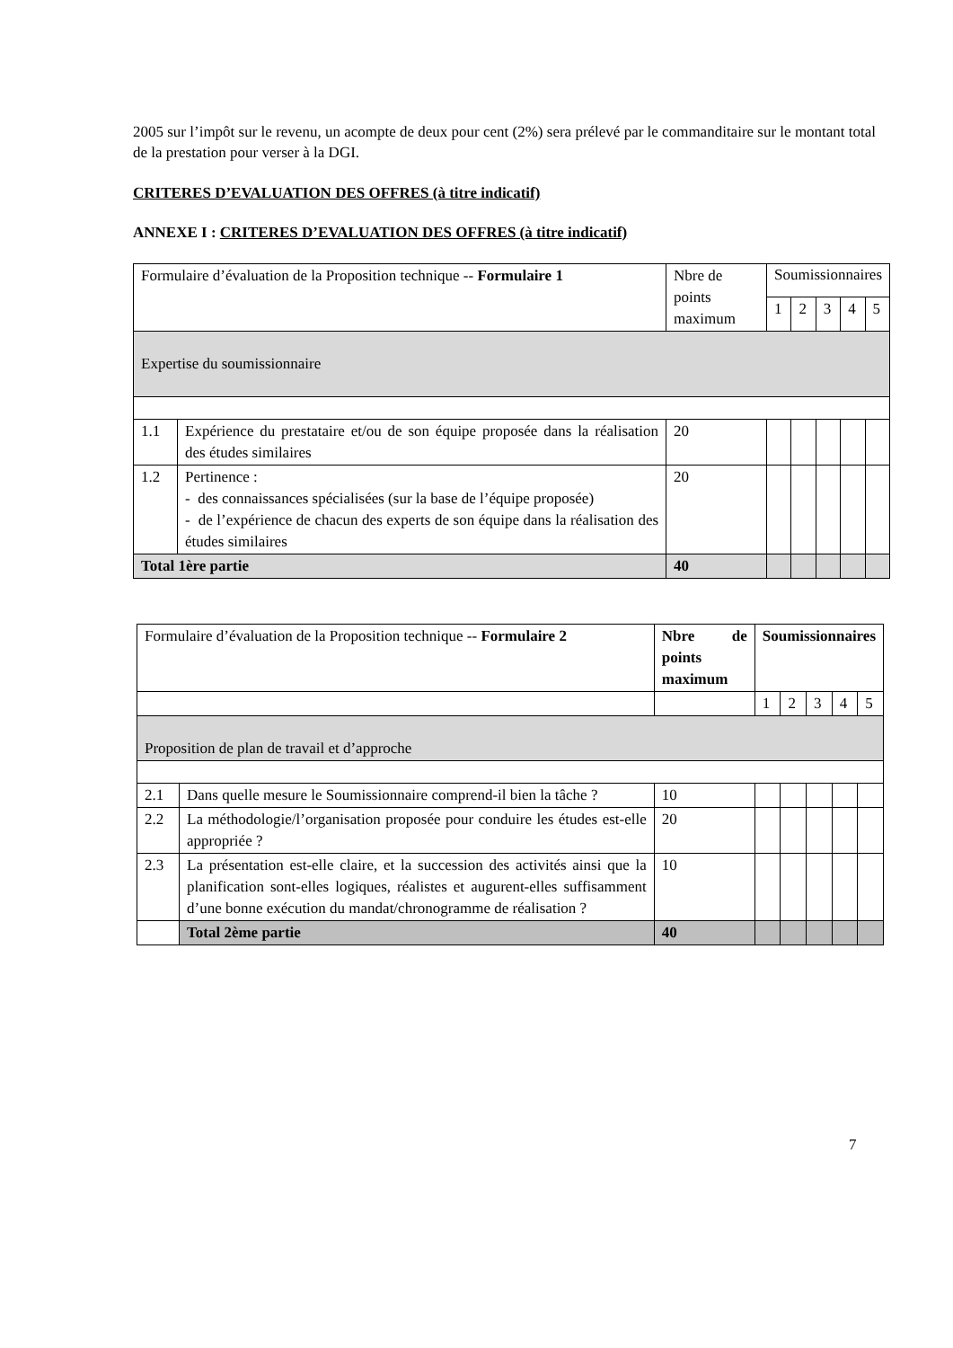2005 sur l’impôt sur le revenu, un acompte de deux pour cent (2%) sera prélevé par le commanditaire sur le montant total de la prestation pour verser à la DGI.
CRITERES D’EVALUATION DES OFFRES (à titre indicatif)
ANNEXE I : CRITERES D’EVALUATION DES OFFRES (à titre indicatif)
| Formulaire d’évaluation de la Proposition technique -- Formulaire 1 | | Nbre de points maximum | Soumissionnaires | | | | |
| | | | 1 | 2 | 3 | 4 | 5 |
| Expertise du soumissionnaire | | | | | | | |
| 1.1 | Expérience du prestataire et/ou de son équipe proposée dans la réalisation des études similaires | 20 | | | | | |
| 1.2 | Pertinence : - des connaissances spécialisées (sur la base de l’équipe proposée) - de l’expérience de chacun des experts de son équipe dans la réalisation des études similaires | 20 | | | | | |
| Total 1ère partie | | 40 | | | | | |
| Formulaire d’évaluation de la Proposition technique -- Formulaire 2 | | Nbre de points maximum | Soumissionnaires | | | | |
| | | | 1 | 2 | 3 | 4 | 5 |
| Proposition de plan de travail et d’approche | | | | | | | |
| 2.1 | Dans quelle mesure le Soumissionnaire comprend-il bien la tâche ? | 10 | | | | | |
| 2.2 | La méthodologie/l’organisation proposée pour conduire les études est-elle appropriée ? | 20 | | | | | |
| 2.3 | La présentation est-elle claire, et la succession des activités ainsi que la planification sont-elles logiques, réalistes et augurent-elles suffisamment d’une bonne exécution du mandat/chronogramme de réalisation ? | 10 | | | | | |
| | Total 2ème partie | 40 | | | | | |
7